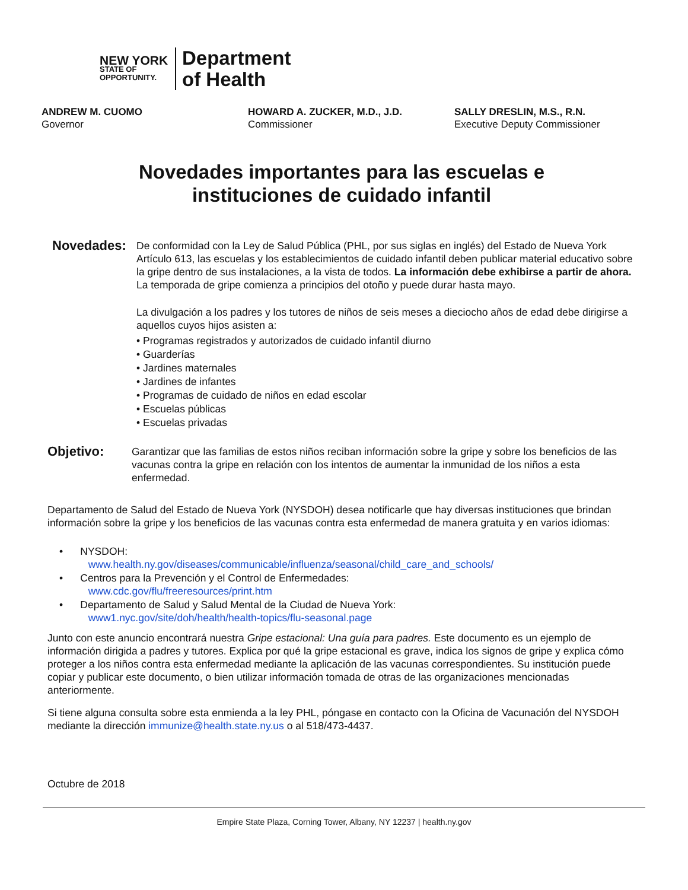NEW YORK
STATE OF
OPPORTUNITY.
Department
of Health
ANDREW M. CUOMO
Governor
HOWARD A. ZUCKER, M.D., J.D.
Commissioner
SALLY DRESLIN, M.S., R.N.
Executive Deputy Commissioner
Novedades importantes para las escuelas e
instituciones de cuidado infantil
Novedades:
De conformidad con la Ley de Salud Pública (PHL, por sus siglas en inglés) del Estado de Nueva York Artículo 613, las escuelas y los establecimientos de cuidado infantil deben publicar material educativo sobre la gripe dentro de sus instalaciones, a la vista de todos. La información debe exhibirse a partir de ahora. La temporada de gripe comienza a principios del otoño y puede durar hasta mayo.
La divulgación a los padres y los tutores de niños de seis meses a dieciocho años de edad debe dirigirse a aquellos cuyos hijos asisten a:
• Programas registrados y autorizados de cuidado infantil diurno
• Guarderías
• Jardines maternales
• Jardines de infantes
• Programas de cuidado de niños en edad escolar
• Escuelas públicas
• Escuelas privadas
Objetivo:
Garantizar que las familias de estos niños reciban información sobre la gripe y sobre los beneficios de las vacunas contra la gripe en relación con los intentos de aumentar la inmunidad de los niños a esta enfermedad.
Departamento de Salud del Estado de Nueva York (NYSDOH) desea notificarle que hay diversas instituciones que brindan información sobre la gripe y los beneficios de las vacunas contra esta enfermedad de manera gratuita y en varios idiomas:
• NYSDOH:
www.health.ny.gov/diseases/communicable/influenza/seasonal/child_care_and_schools/
• Centros para la Prevención y el Control de Enfermedades:
www.cdc.gov/flu/freeresources/print.htm
• Departamento de Salud y Salud Mental de la Ciudad de Nueva York:
www1.nyc.gov/site/doh/health/health-topics/flu-seasonal.page
Junto con este anuncio encontrará nuestra Gripe estacional: Una guía para padres. Este documento es un ejemplo de información dirigida a padres y tutores. Explica por qué la gripe estacional es grave, indica los signos de gripe y explica cómo proteger a los niños contra esta enfermedad mediante la aplicación de las vacunas correspondientes. Su institución puede copiar y publicar este documento, o bien utilizar información tomada de otras de las organizaciones mencionadas anteriormente.
Si tiene alguna consulta sobre esta enmienda a la ley PHL, póngase en contacto con la Oficina de Vacunación del NYSDOH mediante la dirección immunize@health.state.ny.us o al 518/473-4437.
Octubre de 2018
Empire State Plaza, Corning Tower, Albany, NY 12237 | health.ny.gov